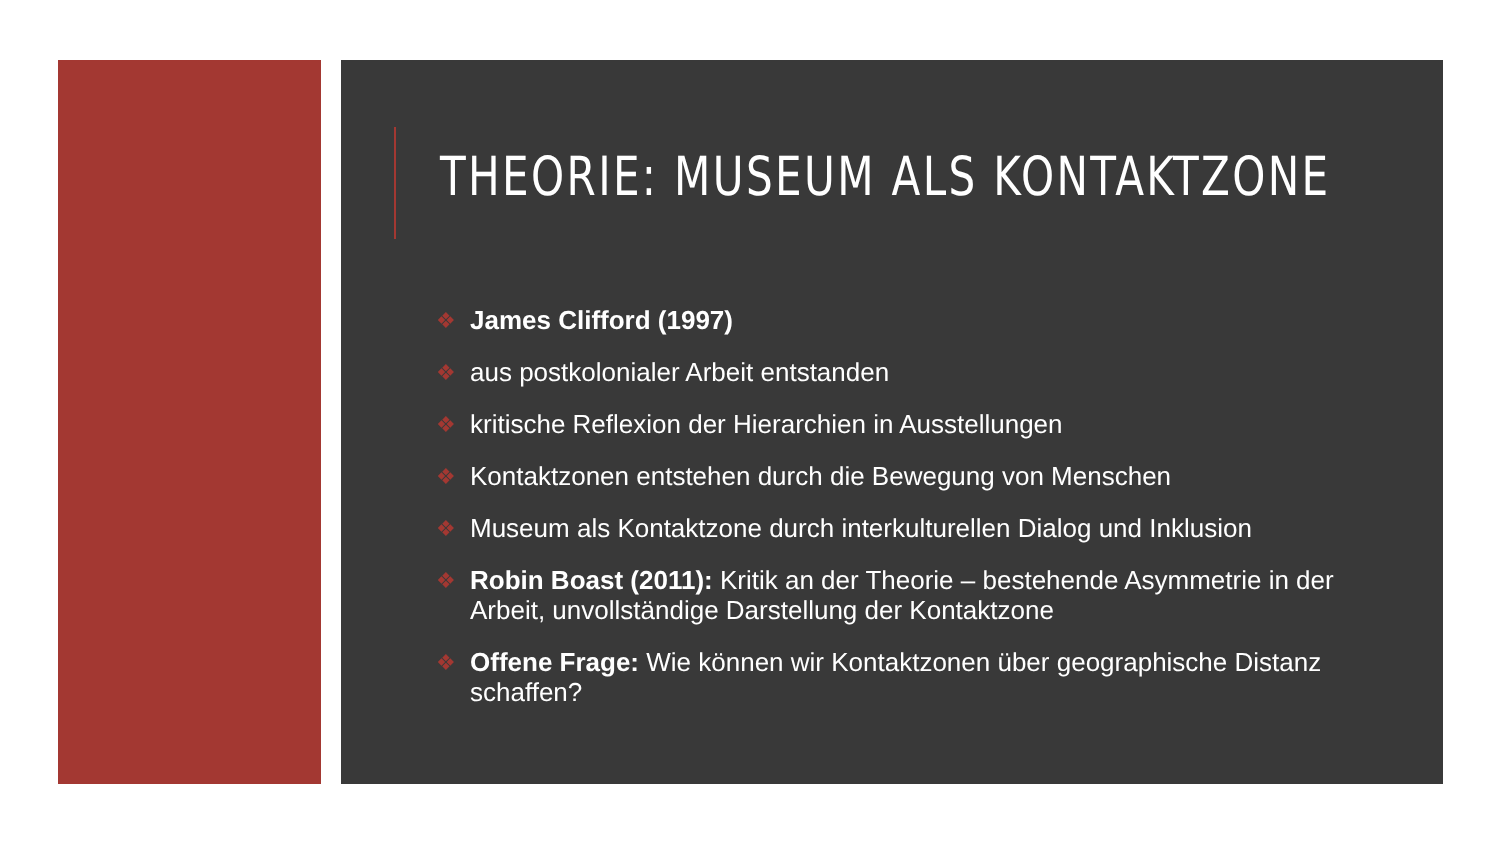THEORIE: MUSEUM ALS KONTAKTZONE
❖ James Clifford (1997)
❖ aus postkolonialer Arbeit entstanden
❖ kritische Reflexion der Hierarchien in Ausstellungen
❖ Kontaktzonen entstehen durch die Bewegung von Menschen
❖ Museum als Kontaktzone durch interkulturellen Dialog und Inklusion
❖ Robin Boast (2011): Kritik an der Theorie – bestehende Asymmetrie in der Arbeit, unvollständige Darstellung der Kontaktzone
❖ Offene Frage: Wie können wir Kontaktzonen über geographische Distanz schaffen?